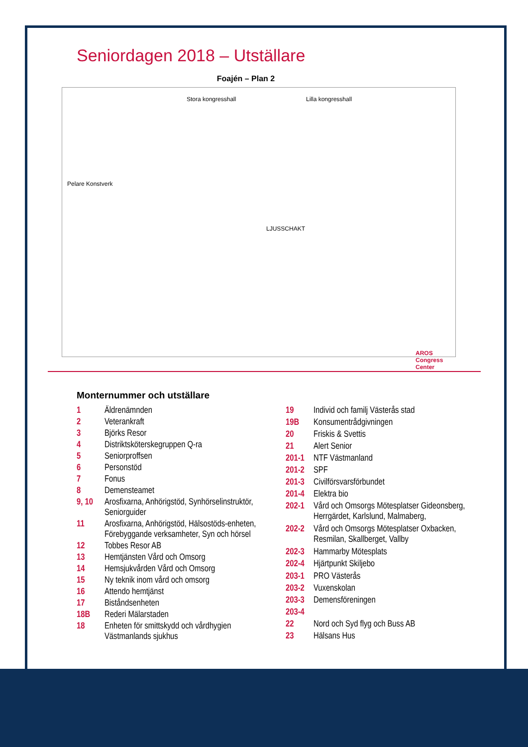Seniordagen 2018 – Utställare
Foajén – Plan 2
Stora kongresshall Lilla kongresshall
Pelare Konstverk
LJUSSCHAKT
AROS Congress Center
Monternummer och utställare
| 1 | Äldrenämnden |
| 2 | Veterankraft |
| 3 | Björks Resor |
| 4 | Distriktsköterskegruppen Q-ra |
| 5 | Seniorproffsen |
| 6 | Personstöd |
| 7 | Fonus |
| 8 | Demensteamet |
| 9, 10 | Arosfixarna, Anhörigstöd, Synhörselinstruktör, Seniorguider |
| 11 | Arosfixarna, Anhörigstöd, Hälsostöds-enheten, Förebyggande verksamheter, Syn och hörsel |
| 12 | Tobbes Resor AB |
| 13 | Hemtjänsten Vård och Omsorg |
| 14 | Hemsjukvården Vård och Omsorg |
| 15 | Ny teknik inom vård och omsorg |
| 16 | Attendo hemtjänst |
| 17 | Biståndsenheten |
| 18B | Rederi Mälarstaden |
| 18 | Enheten för smittskydd och vårdhygien Västmanlands sjukhus |
| 19 | Individ och familj Västerås stad |
| 19B | Konsumentrådgivningen |
| 20 | Friskis & Svettis |
| 21 | Alert Senior |
| 201-1 | NTF Västmanland |
| 201-2 | SPF |
| 201-3 | Civilförsvarsförbundet |
| 201-4 | Elektra bio |
| 202-1 | Vård och Omsorgs Mötesplatser Gideonsberg, Herrgärdet, Karlslund, Malmaberg, |
| 202-2 | Vård och Omsorgs Mötesplatser Oxbacken, Resmilan, Skallberget, Vallby |
| 202-3 | Hammarby Mötesplats |
| 202-4 | Hjärtpunkt Skiljebo |
| 203-1 | PRO Västerås |
| 203-2 | Vuxenskolan |
| 203-3 | Demensföreningen |
| 203-4 | |
| 22 | Nord och Syd flyg och Buss AB |
| 23 | Hälsans Hus |